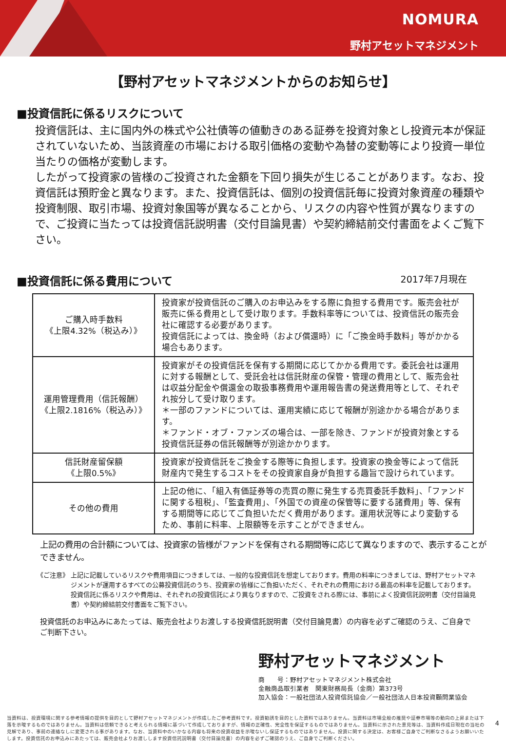NOMURA
野村アセットマネジメント
【野村アセットマネジメントからのお知らせ】
■投資信託に係るリスクについて
投資信託は、主に国内外の株式や公社債等の値動きのある証券を投資対象とし投資元本が保証されていないため、当該資産の市場における取引価格の変動や為替の変動等により投資一単位当たりの価格が変動します。
したがって投資家の皆様のご投資された金額を下回り損失が生じることがあります。なお、投資信託は預貯金と異なります。また、投資信託は、個別の投資信託毎に投資対象資産の種類や投資制限、取引市場、投資対象国等が異なることから、リスクの内容や性質が異なりますので、ご投資に当たっては投資信託説明書（交付目論見書）や契約締結前交付書面をよくご覧下さい。
■投資信託に係る費用について
2017年7月現在
| ご購入時手数料 《上限4.32%（税込み）》 | 投資家が投資信託のご購入のお申込みをする際に負担する費用です。販売会社が販売に係る費用として受け取ります。手数料率等については、投資信託の販売会社に確認する必要があります。 投資信託によっては、換金時（および償還時）に「ご換金時手数料」等がかかる場合もあります。 |
| 運用管理費用（信託報酬） 《上限2.1816%（税込み）》 | 投資家がその投資信託を保有する期間に応じてかかる費用です。委託会社は運用に対する報酬として、受託会社は信託財産の保管・管理の費用として、販売会社は収益分配金や償還金の取扱事務費用や運用報告書の発送費用等として、それぞれ按分して受け取ります。 ＊一部のファンドについては、運用実績に応じて報酬が別途かかる場合があります。 ＊ファンド・オブ・ファンズの場合は、一部を除き、ファンドが投資対象とする投資信託証券の信託報酬等が別途かかります。 |
| 信託財産留保額 《上限0.5%》 | 投資家が投資信託をご換金する際等に負担します。投資家の換金等によって信託財産内で発生するコストをその投資家自身が負担する趣旨で設けられています。 |
| その他の費用 | 上記の他に、「組入有価証券等の売買の際に発生する売買委託手数料」、「ファンドに関する租税」、「監査費用」、「外国での資産の保管等に要する諸費用」等、保有する期間等に応じてご負担いただく費用があります。運用状況等により変動するため、事前に料率、上限額等を示すことができません。 |
上記の費用の合計額については、投資家の皆様がファンドを保有される期間等に応じて異なりますので、表示することができません。
《ご注意》 上記に記載しているリスクや費用項目につきましては、一般的な投資信託を想定しております。費用の料率につきましては、野村アセットマネジメントが運用するすべての公募投資信託のうち、投資家の皆様にご負担いただく、それぞれの費用における最高の料率を記載しております。投資信託に係るリスクや費用は、それぞれの投資信託により異なりますので、ご投資をされる際には、事前によく投資信託説明書（交付目論見書）や契約締結前交付書面をご覧下さい。
投資信託のお申込みにあたっては、販売会社よりお渡しする投資信託説明書（交付目論見書）の内容を必ずご確認のうえ、ご自身でご判断下さい。
野村アセットマネジメント
商　　号：野村アセットマネジメント株式会社
金融商品取引業者　関東財務局長（金商）第373号
加入協会：一般社団法人投資信託協会／一般社団法人日本投資顧問業協会
当資料は、投資環境に関する参考情報の提供を目的として野村アセットマネジメントが作成したご参考資料です。投資勧誘を目的とした資料ではありません。当資料は市場全般の推奨や証券市場等の動向の上昇または下落を示唆するものではありません。当資料は信頼できると考えられる情報に基づいて作成しておりますが、情報の正確性、完全性を保証するものではありません。当資料に示された意見等は、当資料作成日現在の当社の見解であり、事前の連絡なしに変更される事があります。なお、当資料中のいかなる内容も将来の投資収益を示唆ないし保証するものではありません。投資に関する決定は、お客様ご自身でご判断なさるようお願いいたします。投資信託のお申込みにあたっては、販売会社よりお渡しします投資信託説明書（交付目論見書）の内容を必ずご確認のうえ、ご自身でご判断ください。
4